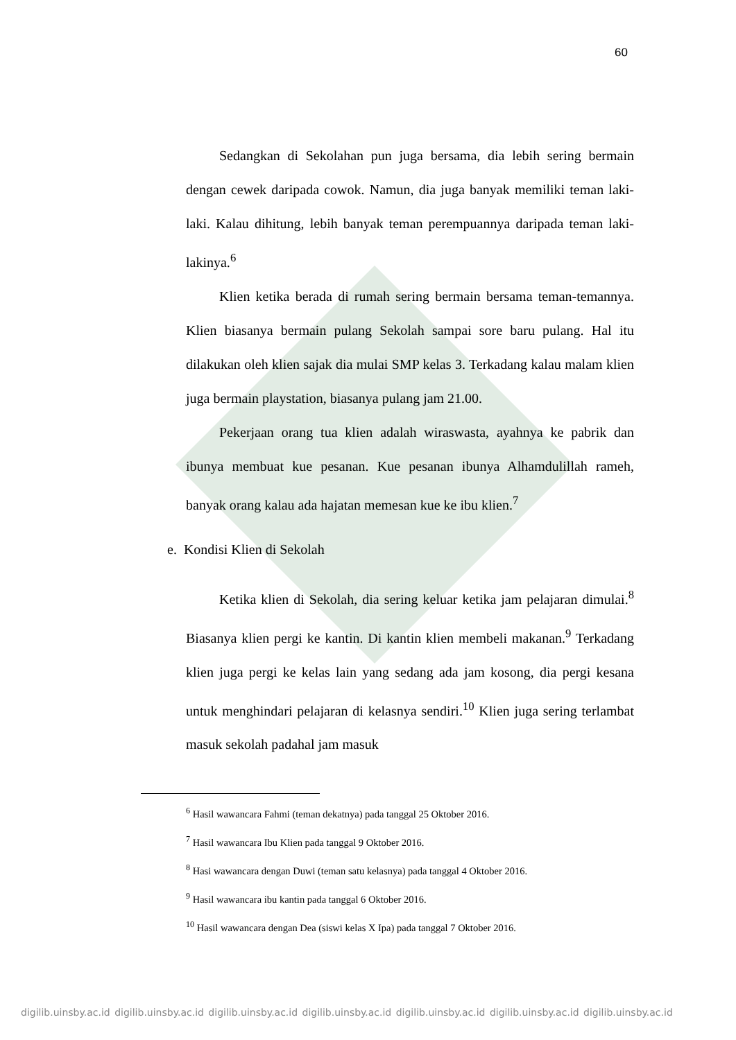60
Sedangkan di Sekolahan pun juga bersama, dia lebih sering bermain dengan cewek daripada cowok. Namun, dia juga banyak memiliki teman laki-laki. Kalau dihitung, lebih banyak teman perempuannya daripada teman laki-lakinya.<sup>6</sup>
Klien ketika berada di rumah sering bermain bersama teman-temannya. Klien biasanya bermain pulang Sekolah sampai sore baru pulang. Hal itu dilakukan oleh klien sajak dia mulai SMP kelas 3. Terkadang kalau malam klien juga bermain playstation, biasanya pulang jam 21.00.
Pekerjaan orang tua klien adalah wiraswasta, ayahnya ke pabrik dan ibunya membuat kue pesanan. Kue pesanan ibunya Alhamdulillah rameh, banyak orang kalau ada hajatan memesan kue ke ibu klien.<sup>7</sup>
e. Kondisi Klien di Sekolah
Ketika klien di Sekolah, dia sering keluar ketika jam pelajaran dimulai.<sup>8</sup> Biasanya klien pergi ke kantin. Di kantin klien membeli makanan.<sup>9</sup> Terkadang klien juga pergi ke kelas lain yang sedang ada jam kosong, dia pergi kesana untuk menghindari pelajaran di kelasnya sendiri.<sup>10</sup> Klien juga sering terlambat masuk sekolah padahal jam masuk
<sup>6</sup> Hasil wawancara Fahmi (teman dekatnya) pada tanggal 25 Oktober 2016.
<sup>7</sup> Hasil wawancara Ibu Klien pada tanggal 9 Oktober 2016.
<sup>8</sup> Hasi wawancara dengan Duwi (teman satu kelasnya) pada tanggal 4 Oktober 2016.
<sup>9</sup> Hasil wawancara ibu kantin pada tanggal 6 Oktober 2016.
<sup>10</sup> Hasil wawancara dengan Dea (siswi kelas X Ipa) pada tanggal 7 Oktober 2016.
digilib.uinsby.ac.id digilib.uinsby.ac.id digilib.uinsby.ac.id digilib.uinsby.ac.id digilib.uinsby.ac.id digilib.uinsby.ac.id digilib.uinsby.ac.id